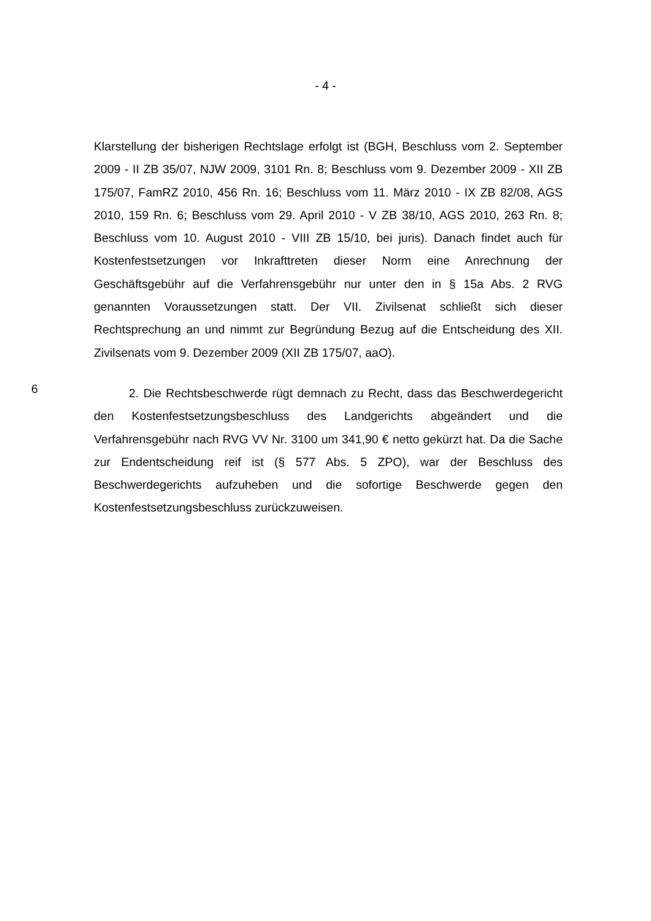- 4 -
Klarstellung der bisherigen Rechtslage erfolgt ist (BGH, Beschluss vom 2. September 2009 - II ZB 35/07, NJW 2009, 3101 Rn. 8; Beschluss vom 9. Dezember 2009 - XII ZB 175/07, FamRZ 2010, 456 Rn. 16; Beschluss vom 11. März 2010 - IX ZB 82/08, AGS 2010, 159 Rn. 6; Beschluss vom 29. April 2010 - V ZB 38/10, AGS 2010, 263 Rn. 8; Beschluss vom 10. August 2010 - VIII ZB 15/10, bei juris). Danach findet auch für Kostenfestsetzungen vor Inkrafttreten dieser Norm eine Anrechnung der Geschäftsgebühr auf die Verfahrensgebühr nur unter den in § 15a Abs. 2 RVG genannten Voraussetzungen statt. Der VII. Zivilsenat schließt sich dieser Rechtsprechung an und nimmt zur Begründung Bezug auf die Entscheidung des XII. Zivilsenats vom 9. Dezember 2009 (XII ZB 175/07, aaO).
6
2. Die Rechtsbeschwerde rügt demnach zu Recht, dass das Beschwerdegericht den Kostenfestsetzungsbeschluss des Landgerichts abgeändert und die Verfahrensgebühr nach RVG VV Nr. 3100 um 341,90 € netto gekürzt hat. Da die Sache zur Endentscheidung reif ist (§ 577 Abs. 5 ZPO), war der Beschluss des Beschwerdegerichts aufzuheben und die sofortige Beschwerde gegen den Kostenfestsetzungsbeschluss zurückzuweisen.